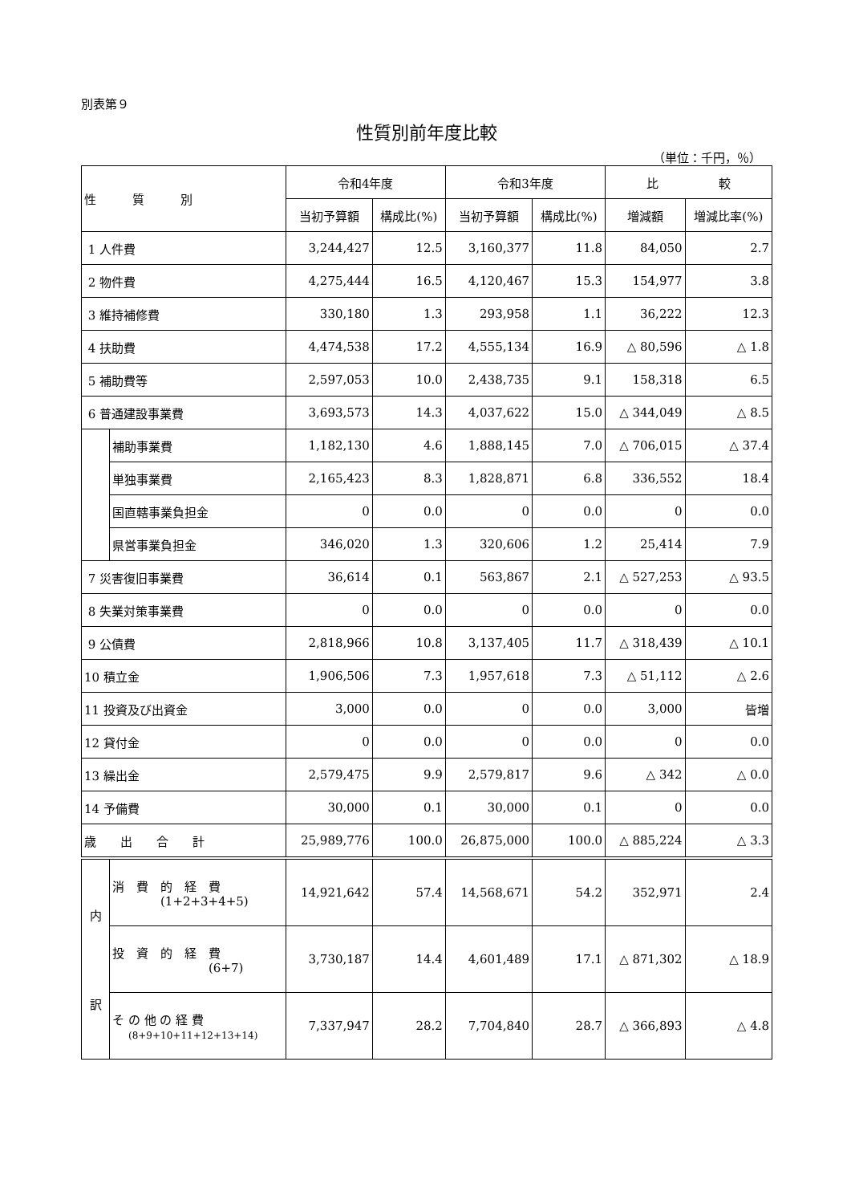別表第９
性質別前年度比較
（単位：千円，％）
| 性 質 別 | | 令和4年度 | | 令和3年度 | | 比 較 | |
| --- | --- | --- | --- | --- | --- | --- | --- |
| | | 当初予算額 | 構成比(%) | 当初予算額 | 構成比(%) | 増減額 | 増減比率(%) |
| 1 人件費 | | 3,244,427 | 12.5 | 3,160,377 | 11.8 | 84,050 | 2.7 |
| 2 物件費 | | 4,275,444 | 16.5 | 4,120,467 | 15.3 | 154,977 | 3.8 |
| 3 維持補修費 | | 330,180 | 1.3 | 293,958 | 1.1 | 36,222 | 12.3 |
| 4 扶助費 | | 4,474,538 | 17.2 | 4,555,134 | 16.9 | △ 80,596 | △ 1.8 |
| 5 補助費等 | | 2,597,053 | 10.0 | 2,438,735 | 9.1 | 158,318 | 6.5 |
| 6 普通建設事業費 | | 3,693,573 | 14.3 | 4,037,622 | 15.0 | △ 344,049 | △ 8.5 |
| | 補助事業費 | 1,182,130 | 4.6 | 1,888,145 | 7.0 | △ 706,015 | △ 37.4 |
| | 単独事業費 | 2,165,423 | 8.3 | 1,828,871 | 6.8 | 336,552 | 18.4 |
| | 国直轄事業負担金 | 0 | 0.0 | 0 | 0.0 | 0 | 0.0 |
| | 県営事業負担金 | 346,020 | 1.3 | 320,606 | 1.2 | 25,414 | 7.9 |
| 7 災害復旧事業費 | | 36,614 | 0.1 | 563,867 | 2.1 | △ 527,253 | △ 93.5 |
| 8 失業対策事業費 | | 0 | 0.0 | 0 | 0.0 | 0 | 0.0 |
| 9 公債費 | | 2,818,966 | 10.8 | 3,137,405 | 11.7 | △ 318,439 | △ 10.1 |
| 10 積立金 | | 1,906,506 | 7.3 | 1,957,618 | 7.3 | △ 51,112 | △ 2.6 |
| 11 投資及び出資金 | | 3,000 | 0.0 | 0 | 0.0 | 3,000 | 皆増 |
| 12 貸付金 | | 0 | 0.0 | 0 | 0.0 | 0 | 0.0 |
| 13 繰出金 | | 2,579,475 | 9.9 | 2,579,817 | 9.6 | △ 342 | △ 0.0 |
| 14 予備費 | | 30,000 | 0.1 | 30,000 | 0.1 | 0 | 0.0 |
| 歳 出 合 計 | | 25,989,776 | 100.0 | 26,875,000 | 100.0 | △ 885,224 | △ 3.3 |
| 内 訳 | 消 費 的 経 費 (1+2+3+4+5) | 14,921,642 | 57.4 | 14,568,671 | 54.2 | 352,971 | 2.4 |
| | 投 資 的 経 費 (6+7) | 3,730,187 | 14.4 | 4,601,489 | 17.1 | △ 871,302 | △ 18.9 |
| | そ の 他 の 経 費 (8+9+10+11+12+13+14) | 7,337,947 | 28.2 | 7,704,840 | 28.7 | △ 366,893 | △ 4.8 |